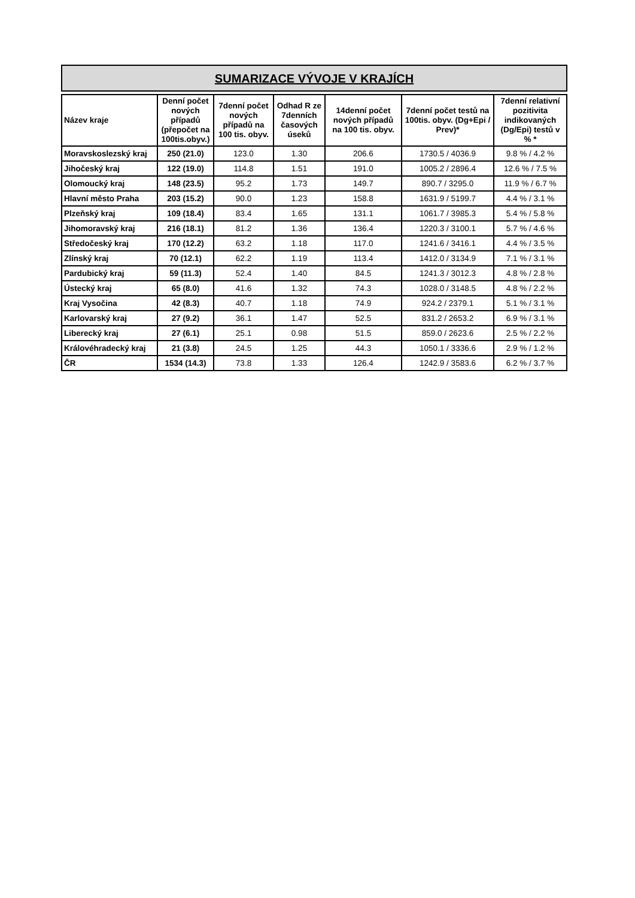SUMARIZACE VÝVOJE V KRAJÍCH
| Název kraje | Denní počet nových případů (přepočet na 100tis.obyv.) | 7denní počet nových případů na 100 tis. obyv. | Odhad R ze 7denních časových úseků | 14denní počet nových případů na 100 tis. obyv. | 7denní počet testů na 100tis. obyv. (Dg+Epi / Prev)* | 7denní relativní pozitivita indikovaných (Dg/Epi) testů v % * |
| --- | --- | --- | --- | --- | --- | --- |
| Moravskoslezský kraj | 250 (21.0) | 123.0 | 1.30 | 206.6 | 1730.5 / 4036.9 | 9.8 % / 4.2 % |
| Jihočeský kraj | 122 (19.0) | 114.8 | 1.51 | 191.0 | 1005.2 / 2896.4 | 12.6 % / 7.5 % |
| Olomoucký kraj | 148 (23.5) | 95.2 | 1.73 | 149.7 | 890.7 / 3295.0 | 11.9 % / 6.7 % |
| Hlavní město Praha | 203 (15.2) | 90.0 | 1.23 | 158.8 | 1631.9 / 5199.7 | 4.4 % / 3.1 % |
| Plzeňský kraj | 109 (18.4) | 83.4 | 1.65 | 131.1 | 1061.7 / 3985.3 | 5.4 % / 5.8 % |
| Jihomoravský kraj | 216 (18.1) | 81.2 | 1.36 | 136.4 | 1220.3 / 3100.1 | 5.7 % / 4.6 % |
| Středočeský kraj | 170 (12.2) | 63.2 | 1.18 | 117.0 | 1241.6 / 3416.1 | 4.4 % / 3.5 % |
| Zlínský kraj | 70 (12.1) | 62.2 | 1.19 | 113.4 | 1412.0 / 3134.9 | 7.1 % / 3.1 % |
| Pardubický kraj | 59 (11.3) | 52.4 | 1.40 | 84.5 | 1241.3 / 3012.3 | 4.8 % / 2.8 % |
| Ústecký kraj | 65 (8.0) | 41.6 | 1.32 | 74.3 | 1028.0 / 3148.5 | 4.8 % / 2.2 % |
| Kraj Vysočina | 42 (8.3) | 40.7 | 1.18 | 74.9 | 924.2 / 2379.1 | 5.1 % / 3.1 % |
| Karlovarský kraj | 27 (9.2) | 36.1 | 1.47 | 52.5 | 831.2 / 2653.2 | 6.9 % / 3.1 % |
| Liberecký kraj | 27 (6.1) | 25.1 | 0.98 | 51.5 | 859.0 / 2623.6 | 2.5 % / 2.2 % |
| Královéhradecký kraj | 21 (3.8) | 24.5 | 1.25 | 44.3 | 1050.1 / 3336.6 | 2.9 % / 1.2 % |
| ČR | 1534 (14.3) | 73.8 | 1.33 | 126.4 | 1242.9 / 3583.6 | 6.2 % / 3.7 % |